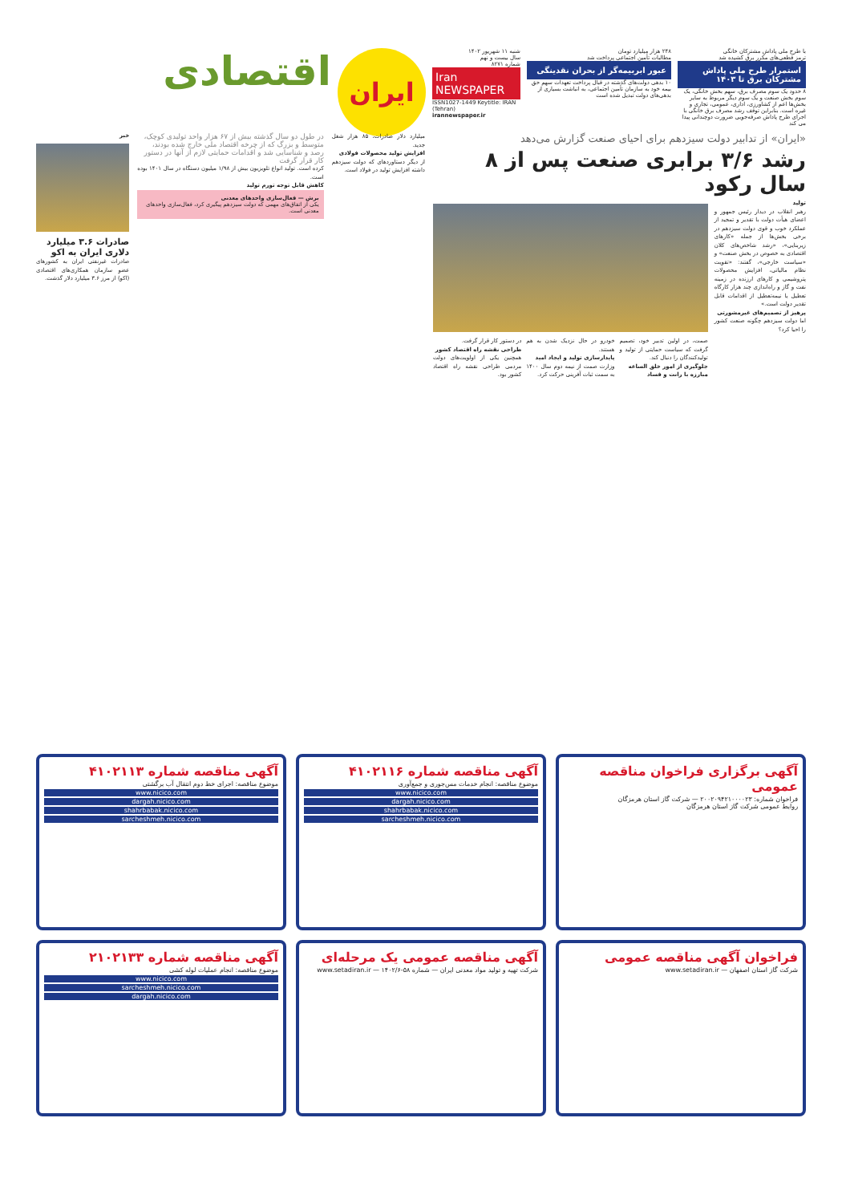با طرح ملی پاداش مشترکان خانگی
ترمز قطعی‌های مکرر برق کشیده شد
استمرار طرح ملی پاداش مشترکان برق تا ۱۴۰۳
۸ حدود یک سوم مصرف برق، سهم بخش خانگی، یک سوم بخش صنعت و یک سوم دیگر مربوط به سایر بخش‌ها اعم از کشاورزی، اداری، عمومی، تجاری و غیره است. بنابراین توقف رشد مصرف برق خانگی با اجرای طرح پاداش صرفه‌جویی ضرورت دوچندانی پیدا می کند
۲۴۸ هزار میلیارد تومان
مطالبات تأمین اجتماعی پرداخت شد
عبور ابربیمه‌گر از بحران نقدینگی
۱۰ بدهی دولت‌های گذشته در قبال پرداخت تعهدات سهم حق بیمه خود به سازمان تأمین اجتماعی، به انباشت بسیاری از بدهی‌های دولت تبدیل شده است
شنبه ۱۱ شهریور ۱۴۰۲
سال بیست و نهم
شماره ۸۲۷۱
Iran NEWSPAPER
ISSN1027-1449 Keytitle: IRAN (Tehran)
irannewspaper.ir
ایران
اقتصادی
«ایران» از تدابیر دولت سیزدهم برای احیای صنعت گزارش می‌دهد
رشد ۳/۶ برابری صنعت پس از ۸ سال رکود
تولید
رهبر انقلاب در دیدار رئیس جمهور و اعضای هیأت دولت با تقدیر و تمجید از عملکرد خوب و قوی دولت سیزدهم در برخی بخش‌ها از جمله «کارهای زیربنایی»، «رشد شاخص‌های کلان اقتصادی به خصوص در بخش صنعت» و «سیاست خارجی»، گفتند: «تقویت نظام مالیاتی، افزایش محصولات پتروشیمی و کارهای ارزنده در زمینه نفت و گاز و راه‌اندازی چند هزار کارگاه تعطیل یا نیمه‌تعطیل از اقدامات قابل تقدیر دولت است.»
پرهیز از تصمیم‌های غیرمشورتی
اما دولت سیزدهم چگونه صنعت کشور را احیا کرد؟
صمت، در اولین تدبیر خود، تصمیم گرفت که سیاست حمایتی از تولید و تولیدکنندگان را دنبال کند.
جلوگیری از امور خلق الساعه
مبارزه با رانت و فساد
خودرو در حال نزدیک شدن به هم هستند.
پایدارسازی تولید و ایجاد امید
وزارت صمت از نیمه دوم سال ۱۴۰۰ به سمت ثبات آفرینی حرکت کرد.
در دستور کار قرار گرفت.
طراحی نقشه راه اقتصاد کشور
همچنین یکی از اولویت‌های دولت مردمی طراحی نقشه راه اقتصاد کشور بود.
میلیارد دلار صادرات، ۸۵ هزار شغل جدید.
افزایش تولید محصولات فولادی
از دیگر دستاوردهای که دولت سیزدهم داشته افزایش تولید در فولاد است.
در طول دو سال گذشته بیش از ۶۷ هزار واحد تولیدی کوچک، متوسط و بزرگ که از چرخه اقتصاد ملی خارج شده بودند، رصد و شناسایی شد و اقدامات حمایتی لازم از آنها در دستور کار قرار گرفت
کرده است. تولید انواع تلویزیون بیش از ۱/۹۸ میلیون دستگاه در سال ۱۴۰۱ بوده است.
کاهش قابل توجه تورم تولید
برش — فعال‌سازی واحدهای معدنی
یکی از اتفاق‌های مهمی که دولت سیزدهم پیگیری کرد، فعال‌سازی واحدهای معدنی است.
خبر
صادرات ۳.۶ میلیارد دلاری ایران به اکو
صادرات غیرنفتی ایران به کشورهای عضو سازمان همکاری‌های اقتصادی (اکو) از مرز ۳.۶ میلیارد دلار گذشت.
آگهی برگزاری فراخوان مناقصه عمومی
فراخوان شماره: ۲۰۰۲۰۹۴۲۱۰۰۰۰۲۳ — شرکت گاز استان هرمزگان
روابط عمومی شرکت گاز استان هرمزگان
آگهی مناقصه شماره ۴۱۰۲۱۱۶
موضوع مناقصه: انجام خدمات مس‌جوری و جمع‌آوری
www.nicico.com
dargah.nicico.com
shahrbabak.nicico.com
sarcheshmeh.nicico.com
آگهی مناقصه شماره ۴۱۰۲۱۱۳
موضوع مناقصه: اجرای خط دوم انتقال آب برگشتی
www.nicico.com
dargah.nicico.com
shahrbabak.nicico.com
sarcheshmeh.nicico.com
فراخوان آگهی مناقصه عمومی
شرکت گاز استان اصفهان — www.setadiran.ir
آگهی مناقصه عمومی یک مرحله‌ای
شرکت تهیه و تولید مواد معدنی ایران — شماره ۵۸-۱۴۰۲/۶ — www.setadiran.ir
آگهی مناقصه شماره ۲۱۰۲۱۳۳
موضوع مناقصه: انجام عملیات لوله کشی
www.nicico.com
sarcheshmeh.nicico.com
dargah.nicico.com